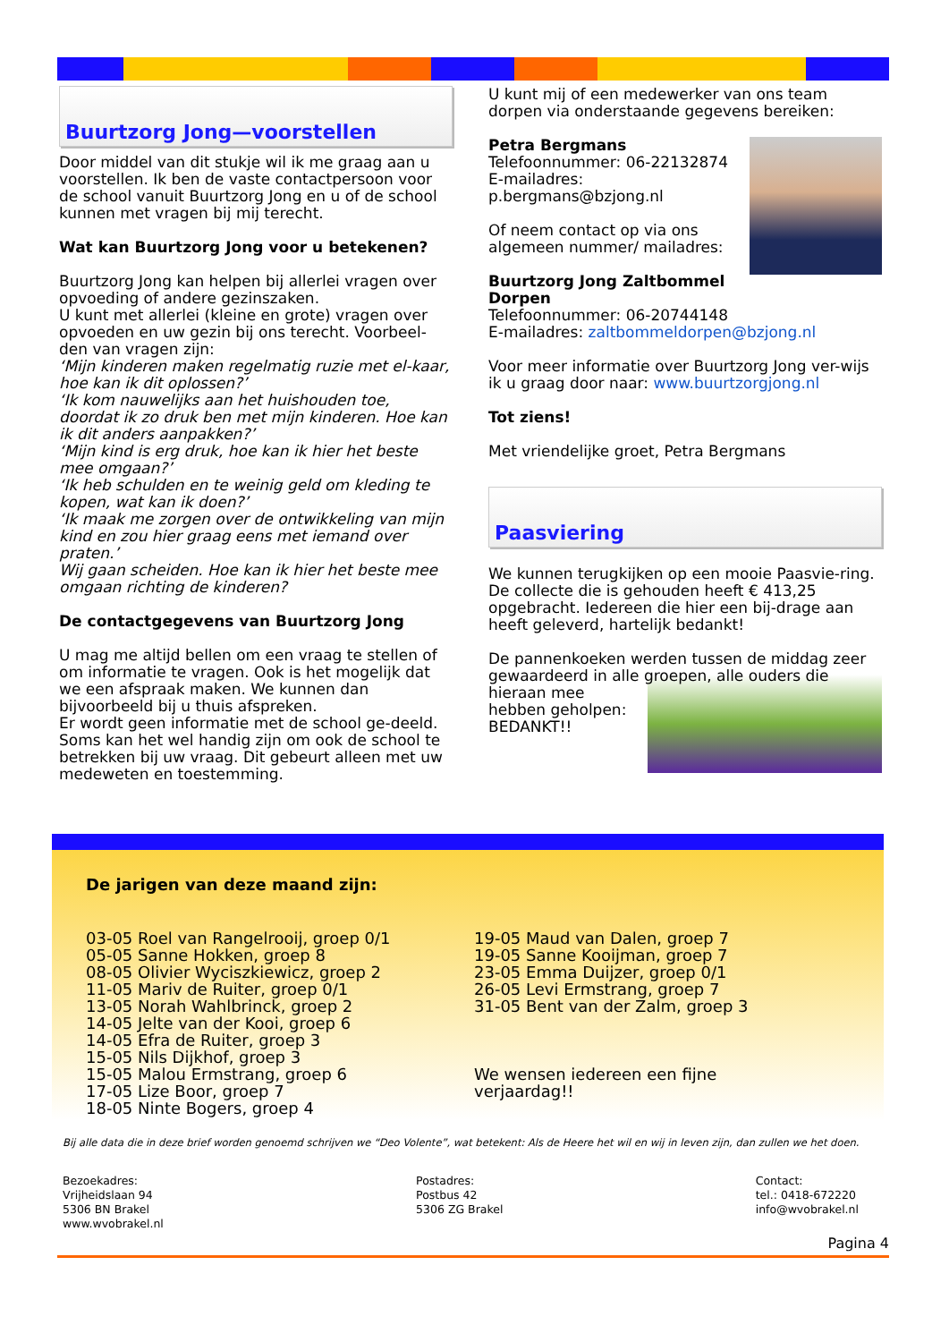Buurtzorg Jong—voorstellen
Door middel van dit stukje wil ik me graag aan u voorstellen. Ik ben de vaste contactpersoon voor de school vanuit Buurtzorg Jong en u of de school kunnen met vragen bij mij terecht.
Wat kan Buurtzorg Jong voor u betekenen?
Buurtzorg Jong kan helpen bij allerlei vragen over opvoeding of andere gezinszaken.
U kunt met allerlei (kleine en grote) vragen over opvoeden en uw gezin bij ons terecht. Voorbeel-den van vragen zijn:
‘Mijn kinderen maken regelmatig ruzie met el-kaar, hoe kan ik dit oplossen?’
‘Ik kom nauwelijks aan het huishouden toe, doordat ik zo druk ben met mijn kinderen. Hoe kan ik dit anders aanpakken?’
‘Mijn kind is erg druk, hoe kan ik hier het beste mee omgaan?’
‘Ik heb schulden en te weinig geld om kleding te kopen, wat kan ik doen?’
‘Ik maak me zorgen over de ontwikkeling van mijn kind en zou hier graag eens met iemand over praten.’
Wij gaan scheiden. Hoe kan ik hier het beste mee omgaan richting de kinderen?
De contactgegevens van Buurtzorg Jong
U mag me altijd bellen om een vraag te stellen of om informatie te vragen. Ook is het mogelijk dat we een afspraak maken. We kunnen dan bijvoorbeeld bij u thuis afspreken.
Er wordt geen informatie met de school ge-deeld. Soms kan het wel handig zijn om ook de school te betrekken bij uw vraag. Dit gebeurt alleen met uw medeweten en toestemming.
U kunt mij of een medewerker van ons team dorpen via onderstaande gegevens bereiken:
Petra Bergmans
Telefoonnummer: 06-22132874
E-mailadres: p.bergmans@bzjong.nl
Of neem contact op via ons algemeen nummer/ mailadres:
Buurtzorg Jong Zaltbommel Dorpen
Telefoonnummer: 06-20744148
E-mailadres: zaltbommeldorpen@bzjong.nl
Voor meer informatie over Buurtzorg Jong ver-wijs ik u graag door naar: www.buurtzorgjong.nl
Tot ziens!
Met vriendelijke groet, Petra Bergmans
Paasviering
We kunnen terugkijken op een mooie Paasvie-ring. De collecte die is gehouden heeft € 413,25 opgebracht. Iedereen die hier een bij-drage aan heeft geleverd, hartelijk bedankt!
De pannenkoeken werden tussen de middag zeer gewaardeerd in alle groepen, alle ouders die hieraan mee
hebben geholpen:
BEDANKT!!
De jarigen van deze maand zijn:
03-05 Roel van Rangelrooij, groep 0/1
05-05 Sanne Hokken, groep 8
08-05 Olivier Wyciszkiewicz, groep 2
11-05 Mariv de Ruiter, groep 0/1
13-05 Norah Wahlbrinck, groep 2
14-05 Jelte van der Kooi, groep 6
14-05 Efra de Ruiter, groep 3
15-05 Nils Dijkhof, groep 3
15-05 Malou Ermstrang, groep 6
17-05 Lize Boor, groep 7
18-05 Ninte Bogers, groep 4
19-05 Maud van Dalen, groep 7
19-05 Sanne Kooijman, groep 7
23-05 Emma Duijzer, groep 0/1
26-05 Levi Ermstrang, groep 7
31-05 Bent van der Zalm, groep 3
We wensen iedereen een fijne
verjaardag!!
Bij alle data die in deze brief worden genoemd schrijven we “Deo Volente”, wat betekent: Als de Heere het wil en wij in leven zijn, dan zullen we het doen.
Bezoekadres:
Vrijheidslaan 94
5306 BN Brakel
www.wvobrakel.nl
Postadres:
Postbus 42
5306 ZG Brakel
Contact:
tel.: 0418-672220
info@wvobrakel.nl
Pagina 4